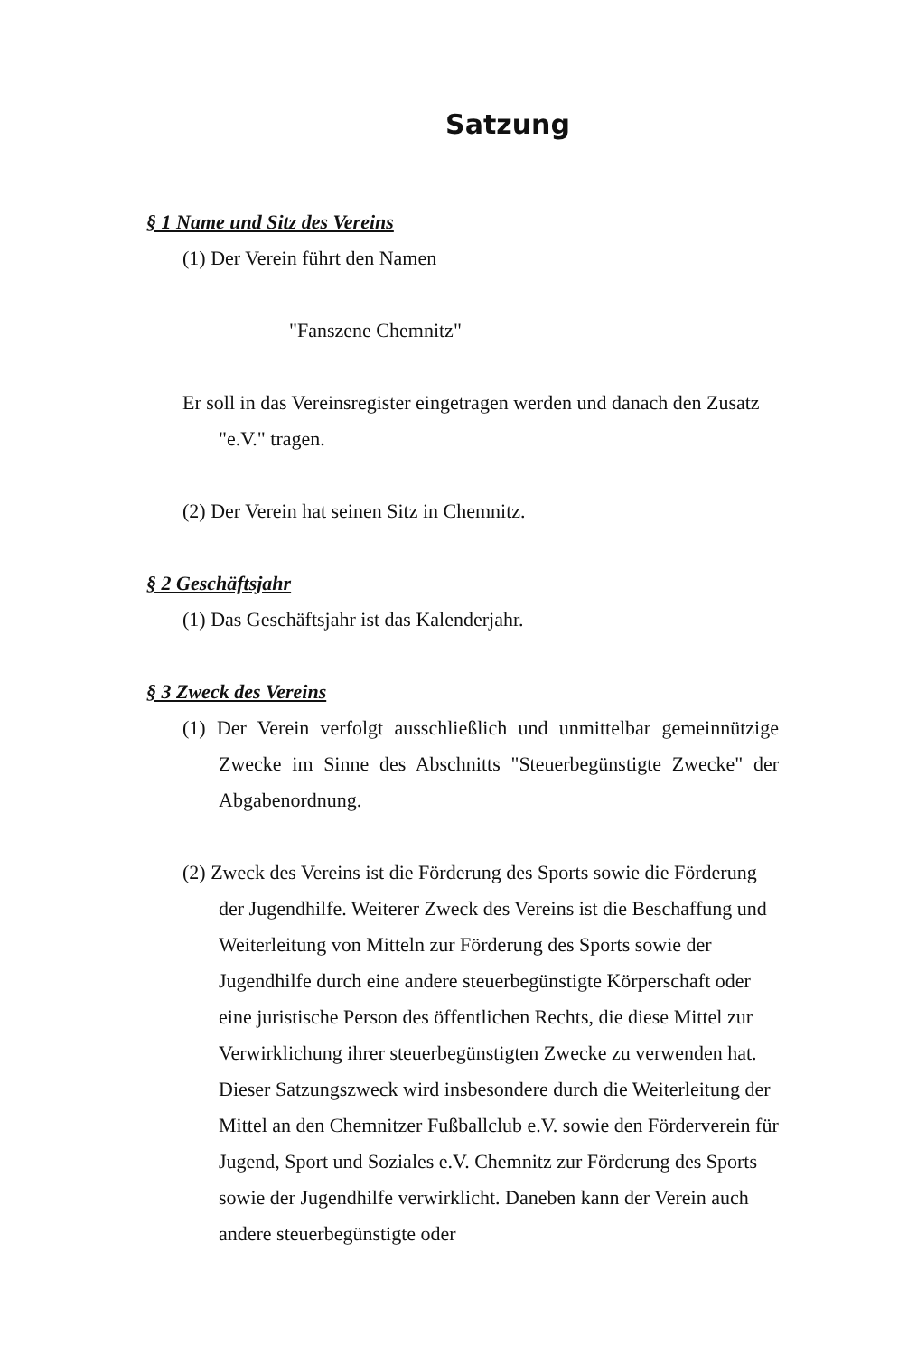Satzung
§ 1 Name und Sitz des Vereins
(1) Der Verein führt den Namen
"Fanszene Chemnitz"
Er soll in das Vereinsregister eingetragen werden und danach den Zusatz "e.V." tragen.
(2) Der Verein hat seinen Sitz in Chemnitz.
§ 2 Geschäftsjahr
(1) Das Geschäftsjahr ist das Kalenderjahr.
§ 3 Zweck des Vereins
(1) Der Verein verfolgt ausschließlich und unmittelbar gemeinnützige Zwecke im Sinne des Abschnitts "Steuerbegünstigte Zwecke" der Abgabenordnung.
(2) Zweck des Vereins ist die Förderung des Sports sowie die Förderung der Jugendhilfe. Weiterer Zweck des Vereins ist die Beschaffung und Weiterleitung von Mitteln zur Förderung des Sports sowie der Jugendhilfe durch eine andere steuerbegünstigte Körperschaft oder eine juristische Person des öffentlichen Rechts, die diese Mittel zur Verwirklichung ihrer steuerbegünstigten Zwecke zu verwenden hat. Dieser Satzungszweck wird insbesondere durch die Weiterleitung der Mittel an den Chemnitzer Fußballclub e.V. sowie den Förderverein für Jugend, Sport und Soziales e.V. Chemnitz zur Förderung des Sports sowie der Jugendhilfe verwirklicht. Daneben kann der Verein auch andere steuerbegünstigte oder